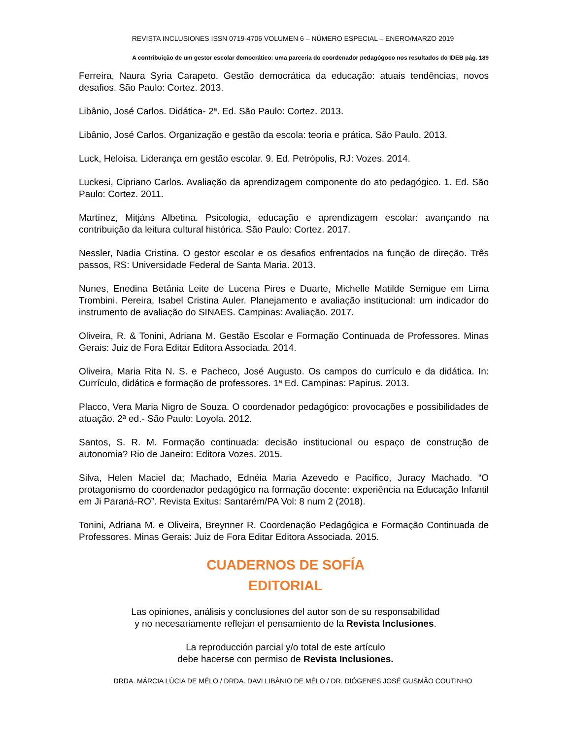REVISTA INCLUSIONES ISSN 0719-4706 VOLUMEN 6 – NÚMERO ESPECIAL – ENERO/MARZO 2019
A contribuição de um gestor escolar democrático: uma parceria do coordenador pedagógoco nos resultados do IDEB pág. 189
Ferreira, Naura Syria Carapeto. Gestão democrática da educação: atuais tendências, novos desafios. São Paulo: Cortez. 2013.
Libânio, José Carlos. Didática- 2ª. Ed. São Paulo: Cortez. 2013.
Libânio, José Carlos. Organização e gestão da escola: teoria e prática. São Paulo. 2013.
Luck, Heloísa. Liderança em gestão escolar. 9. Ed. Petrópolis, RJ: Vozes. 2014.
Luckesi, Cipriano Carlos. Avaliação da aprendizagem componente do ato pedagógico. 1. Ed. São Paulo: Cortez. 2011.
Martínez, Mitjáns Albetina. Psicologia, educação e aprendizagem escolar: avançando na contribuição da leitura cultural histórica. São Paulo: Cortez. 2017.
Nessler, Nadia Cristina. O gestor escolar e os desafios enfrentados na função de direção. Três passos, RS: Universidade Federal de Santa Maria. 2013.
Nunes, Enedina Betânia Leite de Lucena Pires e Duarte, Michelle Matilde Semigue em Lima Trombini. Pereira, Isabel Cristina Auler. Planejamento e avaliação institucional: um indicador do instrumento de avaliação do SINAES. Campinas: Avaliação. 2017.
Oliveira, R. & Tonini, Adriana M. Gestão Escolar e Formação Continuada de Professores. Minas Gerais: Juiz de Fora Editar Editora Associada. 2014.
Oliveira, Maria Rita N. S. e Pacheco, José Augusto. Os campos do currículo e da didática. In: Currículo, didática e formação de professores. 1ª Ed. Campinas: Papirus. 2013.
Placco, Vera Maria Nigro de Souza. O coordenador pedagógico: provocações e possibilidades de atuação. 2ª ed.- São Paulo: Loyola. 2012.
Santos, S. R. M. Formação continuada: decisão institucional ou espaço de construção de autonomia? Rio de Janeiro: Editora Vozes. 2015.
Silva, Helen Maciel da; Machado, Ednéia Maria Azevedo e Pacífico, Juracy Machado. “O protagonismo do coordenador pedagógico na formação docente: experiência na Educação Infantil em Ji Paraná-RO”. Revista Exitus: Santarém/PA Vol: 8 num 2 (2018).
Tonini, Adriana M. e Oliveira, Breynner R. Coordenação Pedagógica e Formação Continuada de Professores. Minas Gerais: Juiz de Fora Editar Editora Associada. 2015.
CUADERNOS DE SOFÍA
EDITORIAL
Las opiniones, análisis y conclusiones del autor son de su responsabilidad
y no necesariamente reflejan el pensamiento de la Revista Inclusiones.
La reproducción parcial y/o total de este artículo
debe hacerse con permiso de Revista Inclusiones.
DRDA. MÁRCIA LÚCIA DE MÉLO / DRDA. DAVI LIBÂNIO DE MÉLO / DR. DIÓGENES JOSÉ GUSMÃO COUTINHO